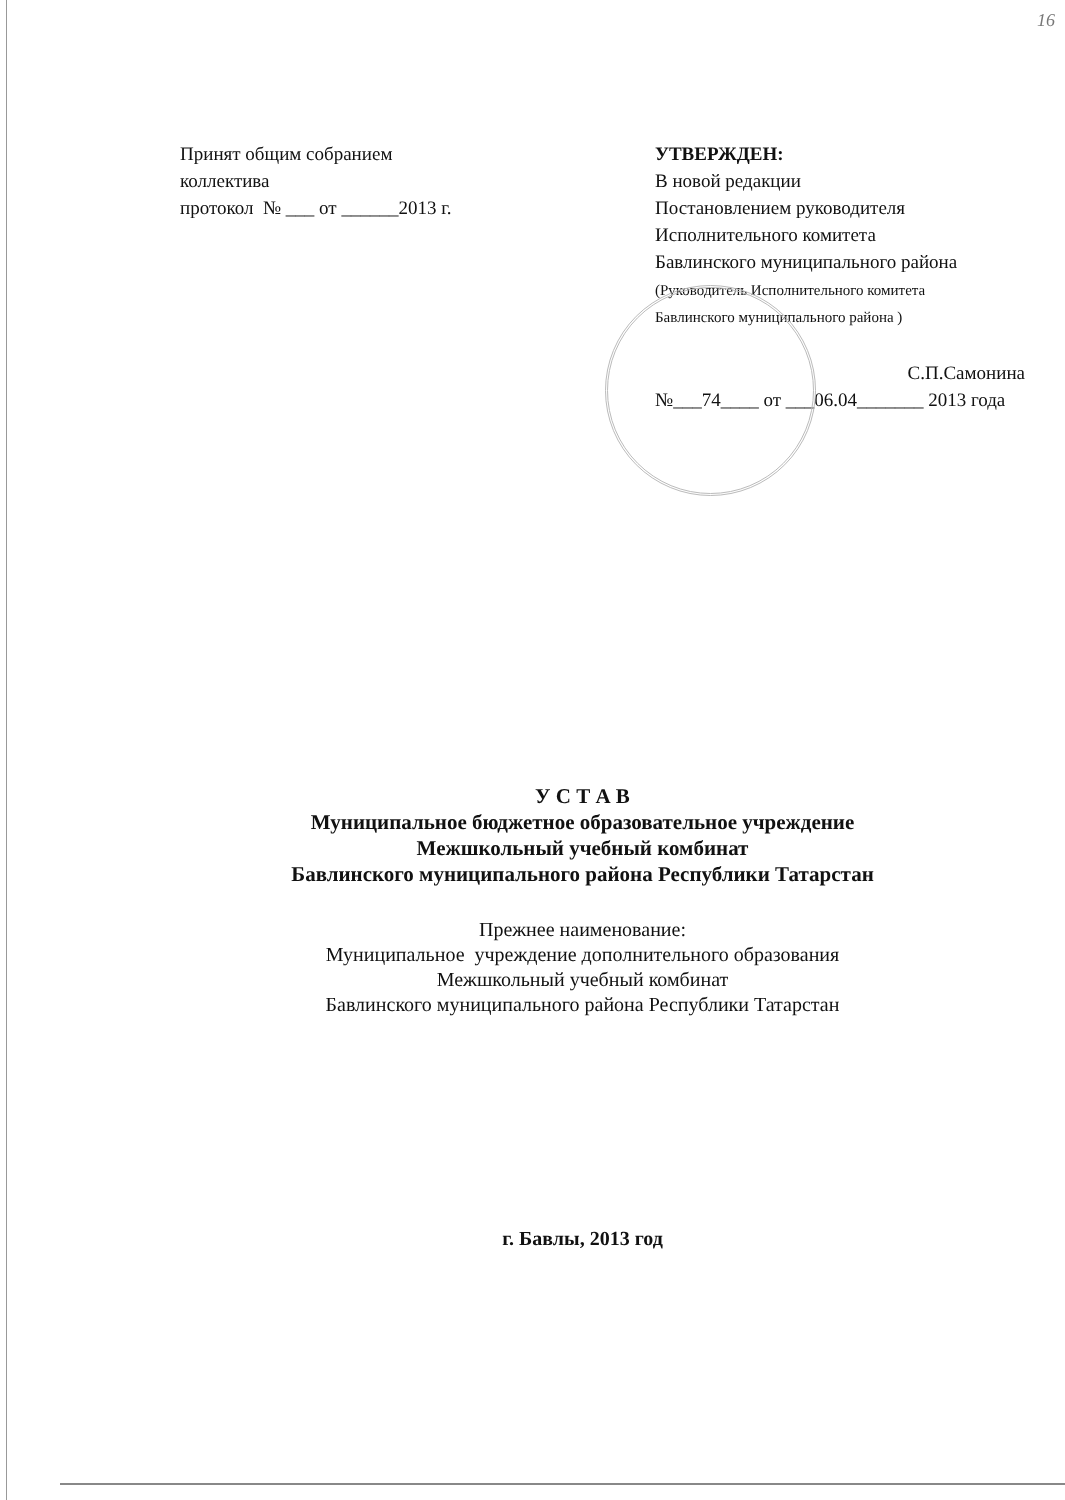16
Принят общим собранием
коллектива
протокол № ___ от ______2013 г.
УТВЕРЖДЕН:
В новой редакции
Постановлением руководителя
Исполнительного комитета
Бавлинского муниципального района
(Руководитель Исполнительного комитета
Бавлинского муниципального района )
С.П.Самонина
№___74____ от ___06.04_______ 2013 года
У С Т А В
Муниципальное бюджетное образовательное учреждение
Межшкольный учебный комбинат
Бавлинского муниципального района Республики Татарстан
Прежнее наименование:
Муниципальное учреждение дополнительного образования
Межшкольный учебный комбинат
Бавлинского муниципального района Республики Татарстан
г. Бавлы, 2013 год